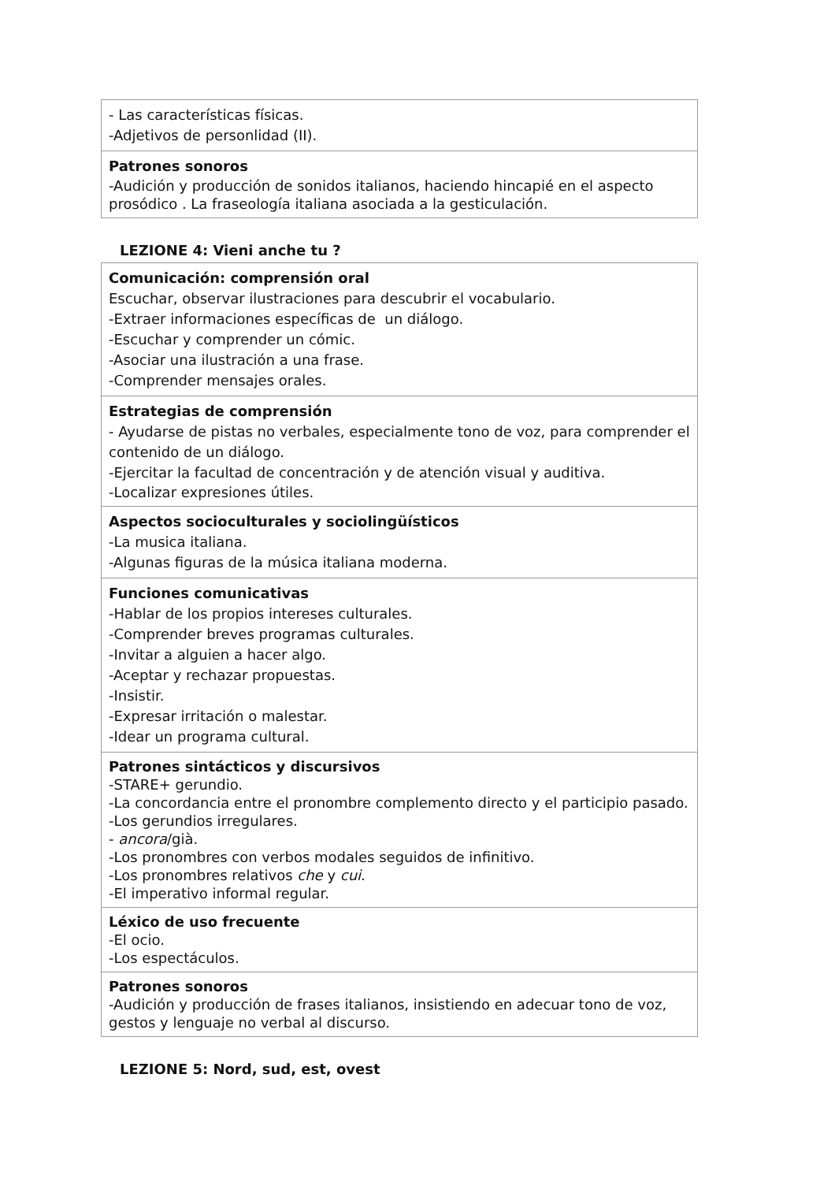| - Las características físicas. -Adjetivos de personlidad (II). |
| Patrones sonoros -Audición y producción de sonidos italianos, haciendo hincapié en el aspecto prosódico . La fraseología italiana asociada a la gesticulación. |
LEZIONE 4: Vieni anche tu ?
| Comunicación: comprensión oral Escuchar, observar ilustraciones para descubrir el vocabulario. -Extraer informaciones específicas de un diálogo. -Escuchar y comprender un cómic. -Asociar una ilustración a una frase. -Comprender mensajes orales. |
| Estrategias de comprensión - Ayudarse de pistas no verbales, especialmente tono de voz, para comprender el contenido de un diálogo. -Ejercitar la facultad de concentración y de atención visual y auditiva. -Localizar expresiones útiles. |
| Aspectos socioculturales y sociolingüísticos -La musica italiana. -Algunas figuras de la música italiana moderna. |
| Funciones comunicativas -Hablar de los propios intereses culturales. -Comprender breves programas culturales. -Invitar a alguien a hacer algo. -Aceptar y rechazar propuestas. -Insistir. -Expresar irritación o malestar. -Idear un programa cultural. |
| Patrones sintácticos y discursivos -STARE+ gerundio. -La concordancia entre el pronombre complemento directo y el participio pasado. -Los gerundios irregulares. - ancora /già. -Los pronombres con verbos modales seguidos de infinitivo. -Los pronombres relativos che y cui . -El imperativo informal regular. |
| Léxico de uso frecuente -El ocio. -Los espectáculos. |
| Patrones sonoros -Audición y producción de frases italianos, insistiendo en adecuar tono de voz, gestos y lenguaje no verbal al discurso. |
LEZIONE 5: Nord, sud, est, ovest